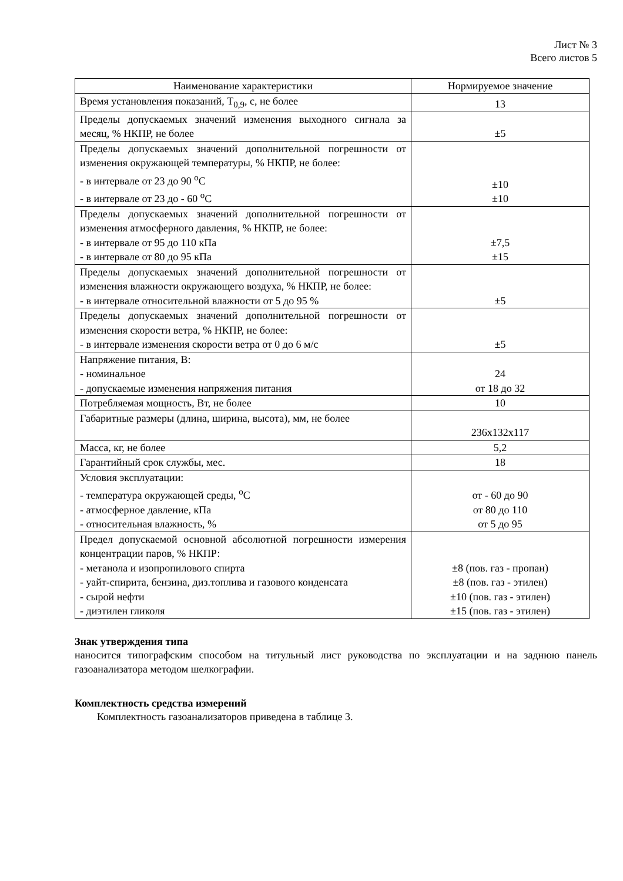Лист № 3
Всего листов 5
| Наименование характеристики | Нормируемое значение |
| Время установления показаний, Т<sub>0,9</sub>, с, не более | 13 |
| Пределы допускаемых значений изменения выходного сигнала за месяц, % НКПР, не более | ±5 |
| Пределы допускаемых значений дополнительной погрешности от изменения окружающей температуры, % НКПР, не более: - в интервале от 23 до 90 <sup>о</sup>С - в интервале от 23 до - 60 <sup>о</sup>С | ±10 ±10 |
| Пределы допускаемых значений дополнительной погрешности от изменения атмосферного давления, % НКПР, не более: - в интервале от 95 до 110 кПа - в интервале от 80 до 95 кПа | ±7,5 ±15 |
| Пределы допускаемых значений дополнительной погрешности от изменения влажности окружающего воздуха, % НКПР, не более: - в интервале относительной влажности от 5 до 95 % | ±5 |
| Пределы допускаемых значений дополнительной погрешности от изменения скорости ветра, % НКПР, не более: - в интервале изменения скорости ветра от 0 до 6 м/с | ±5 |
| Напряжение питания, В: - номинальное - допускаемые изменения напряжения питания | 24 от 18 до 32 |
| Потребляемая мощность, Вт, не более | 10 |
| Габаритные размеры (длина, ширина, высота), мм, не более | 236x132x117 |
| Масса, кг, не более | 5,2 |
| Гарантийный срок службы, мес. | 18 |
| Условия эксплуатации: - температура окружающей среды, <sup>о</sup>С - атмосферное давление, кПа - относительная влажность, % | от - 60 до 90 от 80 до 110 от 5 до 95 |
| Предел допускаемой основной абсолютной погрешности измерения концентрации паров, % НКПР: - метанола и изопропилового спирта - уайт-спирита, бензина, диз.топлива и газового конденсата - сырой нефти - диэтилен гликоля | ±8 (пов. газ - пропан) ±8 (пов. газ - этилен) ±10 (пов. газ - этилен) ±15 (пов. газ - этилен) |
Знак утверждения типа
наносится типографским способом на титульный лист руководства по эксплуатации и на заднюю панель газоанализатора методом шелкографии.
Комплектность средства измерений
Комплектность газоанализаторов приведена в таблице 3.